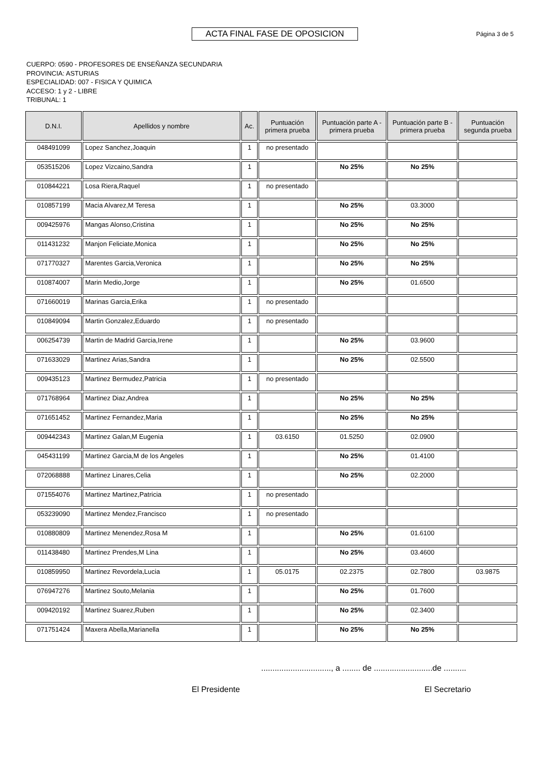ACTA FINAL FASE DE OPOSICION
Página 3 de 5
CUERPO: 0590 - PROFESORES DE ENSEÑANZA SECUNDARIA
PROVINCIA: ASTURIAS
ESPECIALIDAD: 007 - FISICA Y QUIMICA
ACCESO: 1 y 2 - LIBRE
TRIBUNAL: 1
| D.N.I. | Apellidos y nombre | Ac. | Puntuación primera prueba | Puntuación parte A - primera prueba | Puntuación parte B - primera prueba | Puntuación segunda prueba |
| --- | --- | --- | --- | --- | --- | --- |
| 048491099 | Lopez Sanchez,Joaquin | 1 | no presentado | | | |
| 053515206 | Lopez Vizcaino,Sandra | 1 | | No 25% | No 25% | |
| 010844221 | Losa Riera,Raquel | 1 | no presentado | | | |
| 010857199 | Macia Alvarez,M Teresa | 1 | | No 25% | 03.3000 | |
| 009425976 | Mangas Alonso,Cristina | 1 | | No 25% | No 25% | |
| 011431232 | Manjon Feliciate,Monica | 1 | | No 25% | No 25% | |
| 071770327 | Marentes Garcia,Veronica | 1 | | No 25% | No 25% | |
| 010874007 | Marin Medio,Jorge | 1 | | No 25% | 01.6500 | |
| 071660019 | Marinas Garcia,Erika | 1 | no presentado | | | |
| 010849094 | Martin Gonzalez,Eduardo | 1 | no presentado | | | |
| 006254739 | Martin de Madrid Garcia,Irene | 1 | | No 25% | 03.9600 | |
| 071633029 | Martinez Arias,Sandra | 1 | | No 25% | 02.5500 | |
| 009435123 | Martinez Bermudez,Patricia | 1 | no presentado | | | |
| 071768964 | Martinez Diaz,Andrea | 1 | | No 25% | No 25% | |
| 071651452 | Martinez Fernandez,Maria | 1 | | No 25% | No 25% | |
| 009442343 | Martinez Galan,M Eugenia | 1 | 03.6150 | 01.5250 | 02.0900 | |
| 045431199 | Martinez Garcia,M de los Angeles | 1 | | No 25% | 01.4100 | |
| 072068888 | Martinez Linares,Celia | 1 | | No 25% | 02.2000 | |
| 071554076 | Martinez Martinez,Patricia | 1 | no presentado | | | |
| 053239090 | Martinez Mendez,Francisco | 1 | no presentado | | | |
| 010880809 | Martinez Menendez,Rosa M | 1 | | No 25% | 01.6100 | |
| 011438480 | Martinez Prendes,M Lina | 1 | | No 25% | 03.4600 | |
| 010859950 | Martinez Revordela,Lucia | 1 | 05.0175 | 02.2375 | 02.7800 | 03.9875 |
| 076947276 | Martinez Souto,Melania | 1 | | No 25% | 01.7600 | |
| 009420192 | Martinez Suarez,Ruben | 1 | | No 25% | 02.3400 | |
| 071751424 | Maxera Abella,Marianella | 1 | | No 25% | No 25% | |
..............................., a ........ de ..........................de ..........
El Presidente El Secretario